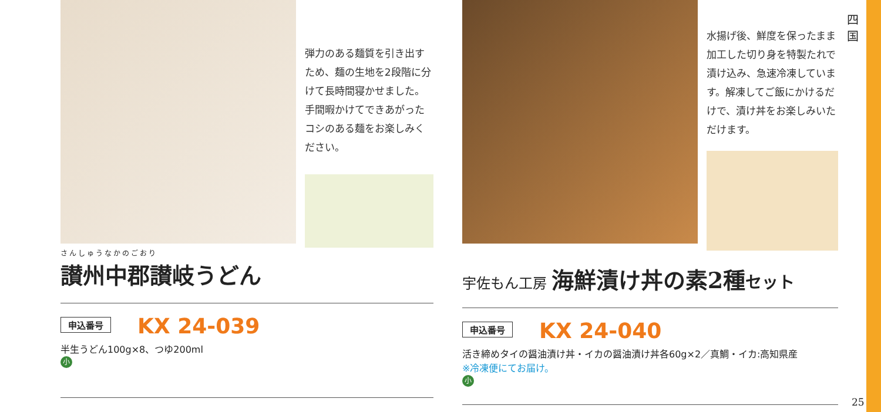弾力のある麺質を引き出すため、麺の生地を2段階に分けて長時間寝かせました。手間暇かけてできあがったコシのある麺をお楽しみください。
さんしゅうなかのごおり
讃州中郡讃岐うどん
申込番号 KX 24-039
半生うどん100g×8、つゆ200ml
小
水揚げ後、鮮度を保ったまま加工した切り身を特製たれで漬け込み、急速冷凍しています。解凍してご飯にかけるだけで、漬け丼をお楽しみいただけます。
宇佐もん工房 海鮮漬け丼の素2種セット
申込番号 KX 24-040
活き締めタイの醤油漬け丼・イカの醤油漬け丼各60g×2／真鯛・イカ:高知県産
※冷凍便にてお届け。
小
四
国
25